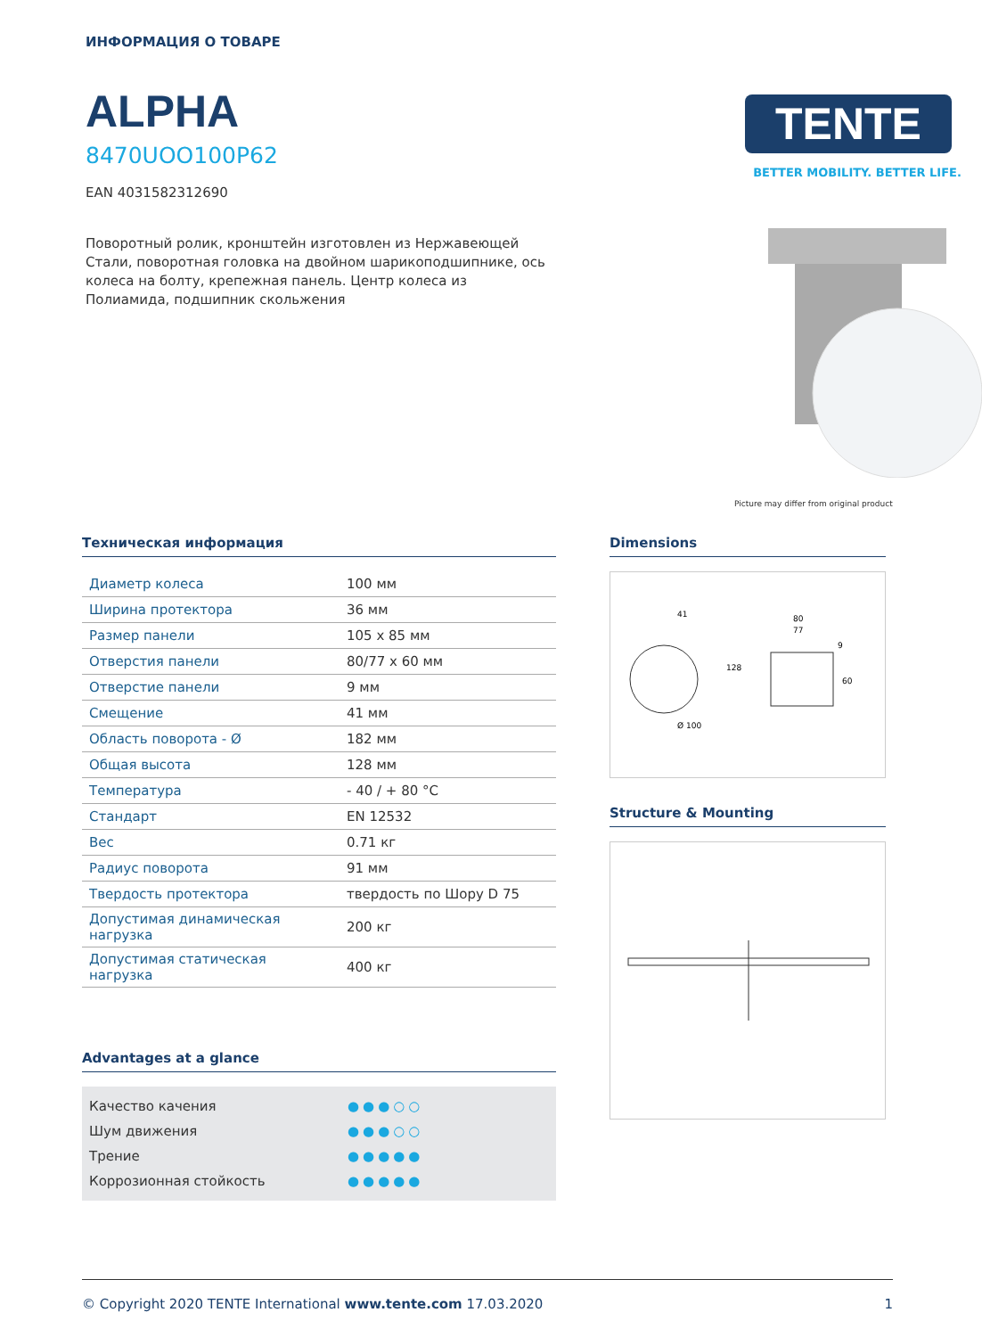ИНФОРМАЦИЯ О ТОВАРЕ
ALPHA
8470UOO100P62
EAN 4031582312690
Поворотный ролик, кронштейн изготовлен из Нержавеющей Стали, поворотная головка на двойном шарикоподшипнике, ось колеса на болту, крепежная панель. Центр колеса из Полиамида, подшипник скольжения
TENTE
BETTER MOBILITY. BETTER LIFE.
Picture may differ from original product
Техническая информация
| Диаметр колеса | 100 мм |
| Ширина протектора | 36 мм |
| Размер панели | 105 x 85 мм |
| Отверстия панели | 80/77 x 60 мм |
| Отверстие панели | 9 мм |
| Смещение | 41 мм |
| Область поворота - Ø | 182 мм |
| Общая высота | 128 мм |
| Температура | - 40 / + 80 °C |
| Стандарт | EN 12532 |
| Вес | 0.71 кг |
| Радиус поворота | 91 мм |
| Твердость протектора | твердость по Шору D 75 |
| Допустимая динамическая нагрузка | 200 кг |
| Допустимая статическая нагрузка | 400 кг |
Advantages at a glance
Качество качения ●●●○○
Шум движения ●●●○○
Трение ●●●●●
Коррозионная стойкость ●●●●●
Dimensions
Ø 100
41
80
77
128
60
9
Structure & Mounting
© Copyright 2020 TENTE International www.tente.com 17.03.2020 1